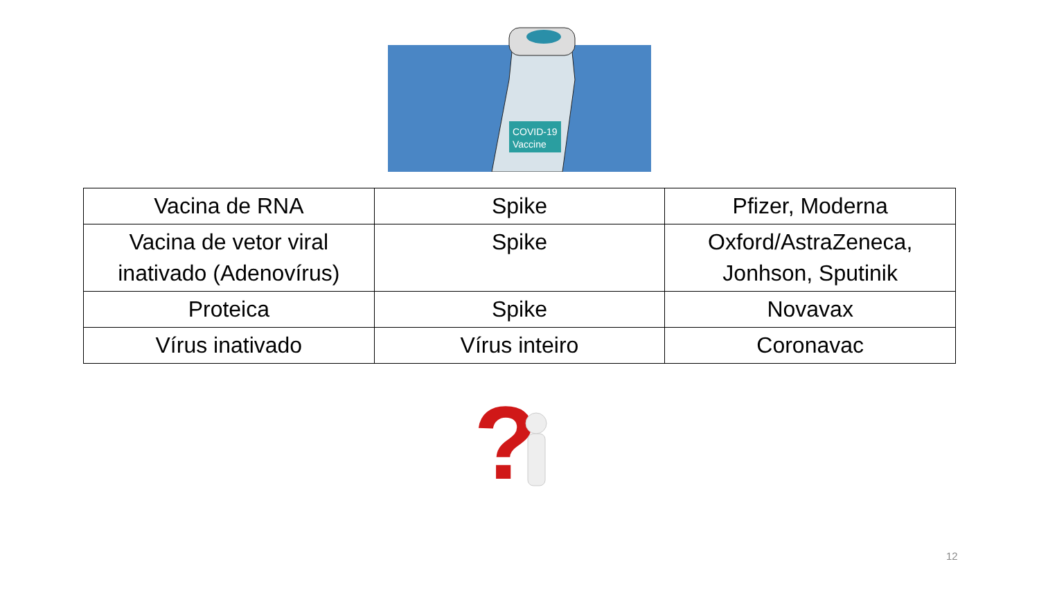COVID-19
Vaccine
| Vacina de RNA | Spike | Pfizer, Moderna |
| Vacina de vetor viral inativado (Adenovírus) | Spike | Oxford/AstraZeneca, Jonhson, Sputinik |
| Proteica | Spike | Novavax |
| Vírus inativado | Vírus inteiro | Coronavac |
?
12